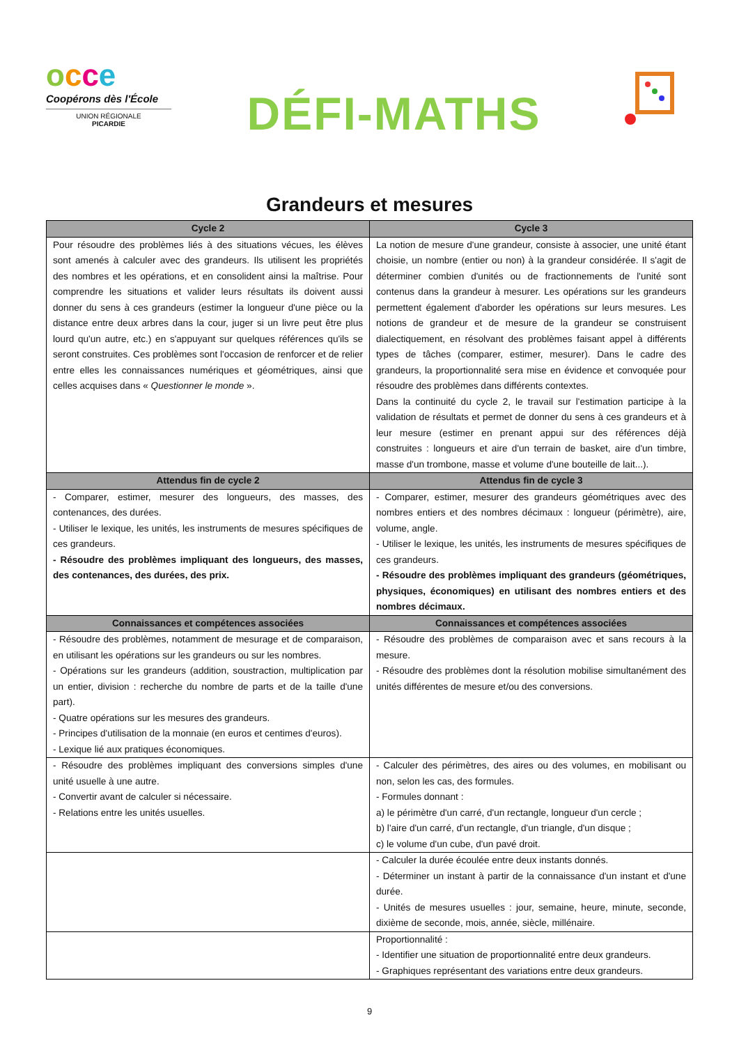occe
Coopérons dès l'École
UNION RÉGIONALE
PICARDIE
DÉFI-MATHS
Grandeurs et mesures
| Cycle 2 | Cycle 3 |
| --- | --- |
| Pour résoudre des problèmes liés à des situations vécues, les élèves sont amenés à calculer avec des grandeurs. Ils utilisent les propriétés des nombres et les opérations, et en consolident ainsi la maîtrise. Pour comprendre les situations et valider leurs résultats ils doivent aussi donner du sens à ces grandeurs (estimer la longueur d'une pièce ou la distance entre deux arbres dans la cour, juger si un livre peut être plus lourd qu'un autre, etc.) en s'appuyant sur quelques références qu'ils se seront construites. Ces problèmes sont l'occasion de renforcer et de relier entre elles les connaissances numériques et géométriques, ainsi que celles acquises dans « Questionner le monde ». | La notion de mesure d'une grandeur, consiste à associer, une unité étant choisie, un nombre (entier ou non) à la grandeur considérée. Il s'agit de déterminer combien d'unités ou de fractionnements de l'unité sont contenus dans la grandeur à mesurer. Les opérations sur les grandeurs permettent également d'aborder les opérations sur leurs mesures. Les notions de grandeur et de mesure de la grandeur se construisent dialectiquement, en résolvant des problèmes faisant appel à différents types de tâches (comparer, estimer, mesurer). Dans le cadre des grandeurs, la proportionnalité sera mise en évidence et convoquée pour résoudre des problèmes dans différents contextes. Dans la continuité du cycle 2, le travail sur l'estimation participe à la validation de résultats et permet de donner du sens à ces grandeurs et à leur mesure (estimer en prenant appui sur des références déjà construites : longueurs et aire d'un terrain de basket, aire d'un timbre, masse d'un trombone, masse et volume d'une bouteille de lait...). |
| Attendus fin de cycle 2 | Attendus fin de cycle 3 |
| - Comparer, estimer, mesurer des longueurs, des masses, des contenances, des durées. - Utiliser le lexique, les unités, les instruments de mesures spécifiques de ces grandeurs. - Résoudre des problèmes impliquant des longueurs, des masses, des contenances, des durées, des prix. | - Comparer, estimer, mesurer des grandeurs géométriques avec des nombres entiers et des nombres décimaux : longueur (périmètre), aire, volume, angle. - Utiliser le lexique, les unités, les instruments de mesures spécifiques de ces grandeurs. - Résoudre des problèmes impliquant des grandeurs (géométriques, physiques, économiques) en utilisant des nombres entiers et des nombres décimaux. |
| Connaissances et compétences associées | Connaissances et compétences associées |
| - Résoudre des problèmes, notamment de mesurage et de comparaison, en utilisant les opérations sur les grandeurs ou sur les nombres. - Opérations sur les grandeurs (addition, soustraction, multiplication par un entier, division : recherche du nombre de parts et de la taille d'une part). - Quatre opérations sur les mesures des grandeurs. - Principes d'utilisation de la monnaie (en euros et centimes d'euros). - Lexique lié aux pratiques économiques. | - Résoudre des problèmes de comparaison avec et sans recours à la mesure. - Résoudre des problèmes dont la résolution mobilise simultanément des unités différentes de mesure et/ou des conversions. |
| - Résoudre des problèmes impliquant des conversions simples d'une unité usuelle à une autre. - Convertir avant de calculer si nécessaire. - Relations entre les unités usuelles. | - Calculer des périmètres, des aires ou des volumes, en mobilisant ou non, selon les cas, des formules. - Formules donnant : a) le périmètre d'un carré, d'un rectangle, longueur d'un cercle ; b) l'aire d'un carré, d'un rectangle, d'un triangle, d'un disque ; c) le volume d'un cube, d'un pavé droit. |
| | - Calculer la durée écoulée entre deux instants donnés. - Déterminer un instant à partir de la connaissance d'un instant et d'une durée. - Unités de mesures usuelles : jour, semaine, heure, minute, seconde, dixième de seconde, mois, année, siècle, millénaire. |
| | Proportionnalité : - Identifier une situation de proportionnalité entre deux grandeurs. - Graphiques représentant des variations entre deux grandeurs. |
9